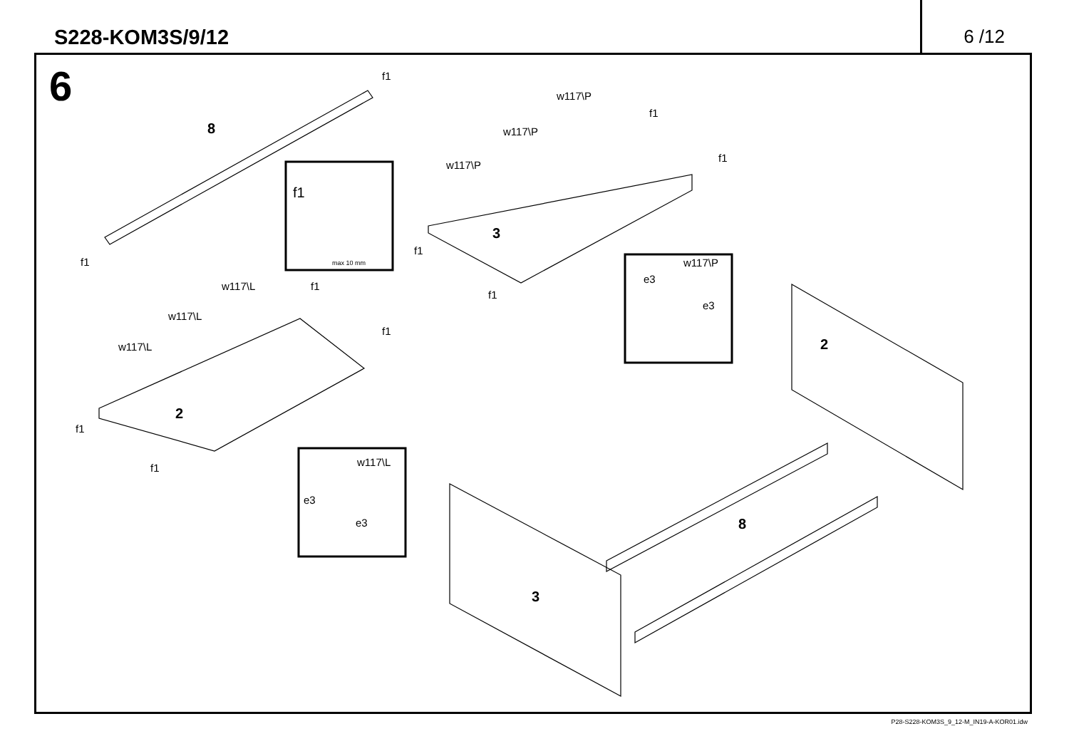S228-KOM3S/9/12 6 /12
6
f1
f1
f1
w117\P
w117\P
w117\P
f1
f1
f1
w117\L
w117\L
w117\L
f1
f1
f1
f1
f1
max 10 mm
w117\P
e3
e3
w117\L
e3
e3
8
3
2
2
3
8
P28-S228-KOM3S_9_12-M_IN19-A-KOR01.idw